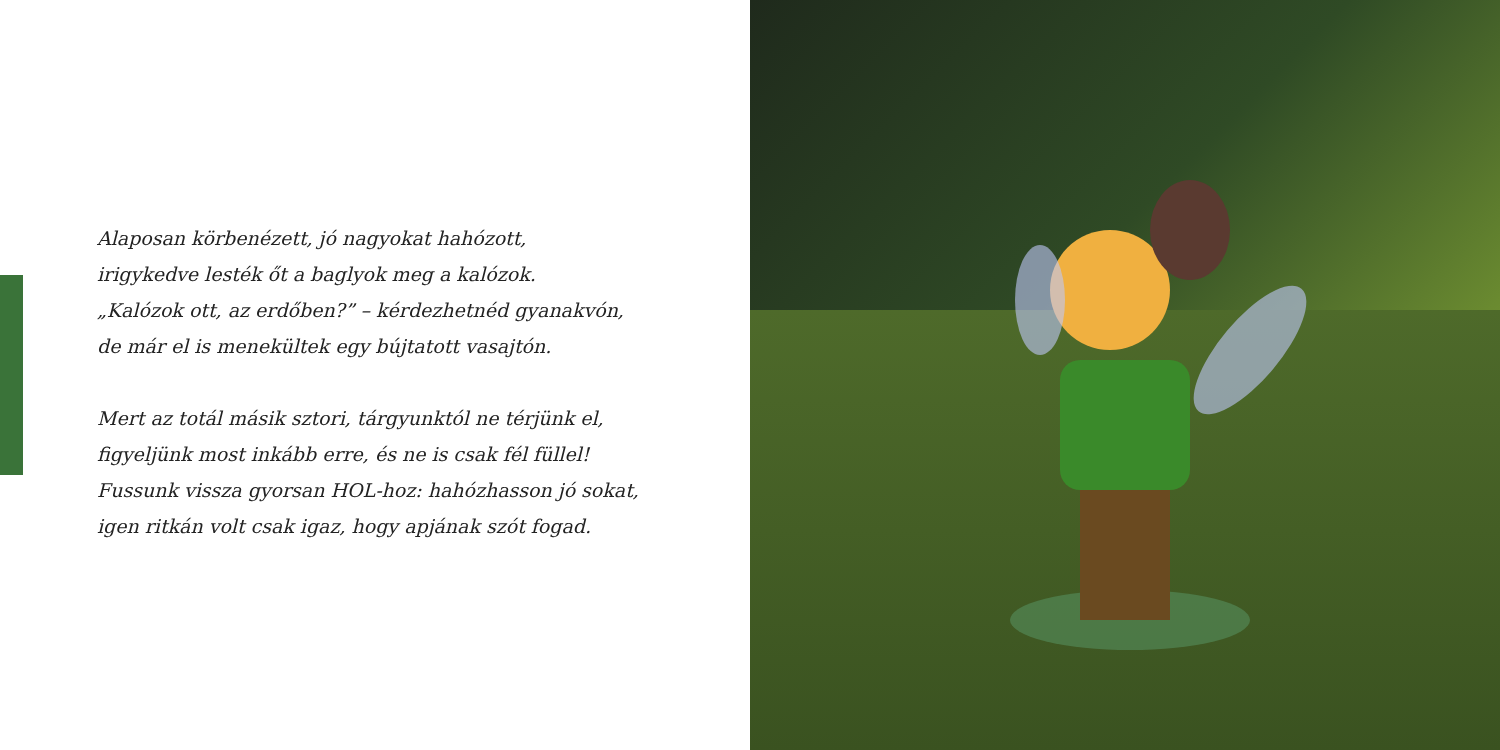Alaposan körbenézett, jó nagyokat hahózott,
irigykedve lesték őt a baglyok meg a kalózok.
„Kalózok ott, az erdőben?” – kérdezhetnéd gyanakvón,
de már el is menekültek egy bújtatott vasajtón.
Mert az totál másik sztori, tárgyunktól ne térjünk el,
figyeljünk most inkább erre, és ne is csak fél füllel!
Fussunk vissza gyorsan HOL-hoz: hahózhasson jó sokat,
igen ritkán volt csak igaz, hogy apjának szót fogad.